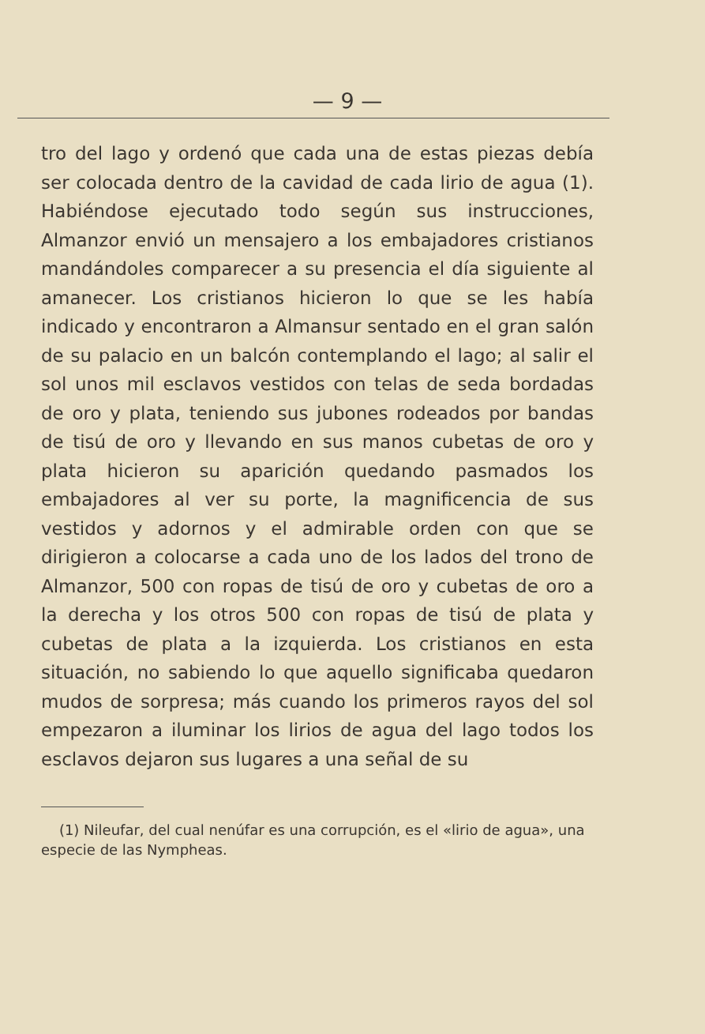— 9 —
tro del lago y ordenó que cada una de estas piezas debía ser colocada dentro de la cavidad de cada lirio de agua (1). Habiéndose ejecutado todo según sus instrucciones, Almanzor envió un mensajero a los embajadores cristianos mandándoles comparecer a su presencia el día siguiente al amanecer. Los cristianos hicieron lo que se les había indicado y encontraron a Almansur sentado en el gran salón de su palacio en un balcón contemplando el lago; al salir el sol unos mil esclavos vestidos con telas de seda bordadas de oro y plata, teniendo sus jubones rodeados por bandas de tisú de oro y llevando en sus manos cubetas de oro y plata hicieron su aparición quedando pasmados los embajadores al ver su porte, la magnificencia de sus vestidos y adornos y el admirable orden con que se dirigieron a colocarse a cada uno de los lados del trono de Almanzor, 500 con ropas de tisú de oro y cubetas de oro a la derecha y los otros 500 con ropas de tisú de plata y cubetas de plata a la izquierda. Los cristianos en esta situación, no sabiendo lo que aquello significaba quedaron mudos de sorpresa; más cuando los primeros rayos del sol empezaron a iluminar los lirios de agua del lago todos los esclavos dejaron sus lugares a una señal de su
(1) Nileufar, del cual nenúfar es una corrupción, es el «lirio de agua», una especie de las Nympheas.